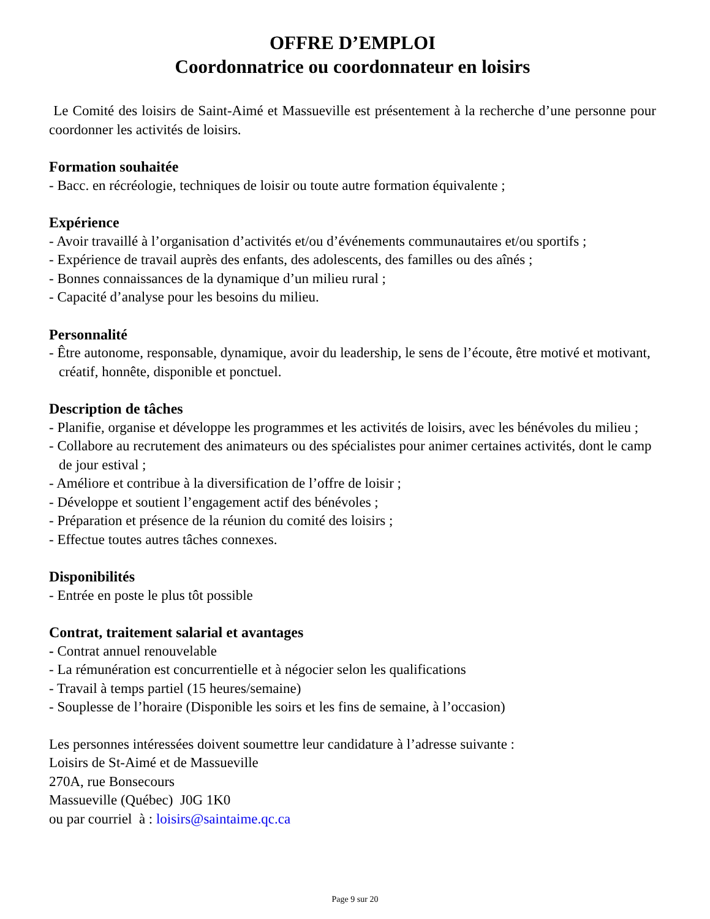OFFRE D’EMPLOI
Coordonnatrice ou coordonnateur en loisirs
Le Comité des loisirs de Saint-Aimé et Massueville est présentement à la recherche d’une personne pour coordonner les activités de loisirs.
Formation souhaitée
- Bacc. en récréologie, techniques de loisir ou toute autre formation équivalente ;
Expérience
- Avoir travaillé à l’organisation d’activités et/ou d’événements communautaires et/ou sportifs ;
- Expérience de travail auprès des enfants, des adolescents, des familles ou des aînés ;
- Bonnes connaissances de la dynamique d’un milieu rural ;
- Capacité d’analyse pour les besoins du milieu.
Personnalité
- Être autonome, responsable, dynamique, avoir du leadership, le sens de l’écoute, être motivé et motivant, créatif, honnête, disponible et ponctuel.
Description de tâches
- Planifie, organise et développe les programmes et les activités de loisirs, avec les bénévoles du milieu ;
- Collabore au recrutement des animateurs ou des spécialistes pour animer certaines activités, dont le camp de jour estival ;
- Améliore et contribue à la diversification de l’offre de loisir ;
- Développe et soutient l’engagement actif des bénévoles ;
- Préparation et présence de la réunion du comité des loisirs ;
- Effectue toutes autres tâches connexes.
Disponibilités
- Entrée en poste le plus tôt possible
Contrat, traitement salarial et avantages
- Contrat annuel renouvelable
- La rémunération est concurrentielle et à négocier selon les qualifications
- Travail à temps partiel (15 heures/semaine)
- Souplesse de l’horaire (Disponible les soirs et les fins de semaine, à l’occasion)
Les personnes intéressées doivent soumettre leur candidature à l’adresse suivante :
Loisirs de St-Aimé et de Massueville
270A, rue Bonsecours
Massueville (Québec) J0G 1K0
ou par courriel à : loisirs@saintaime.qc.ca
Page 9 sur 20